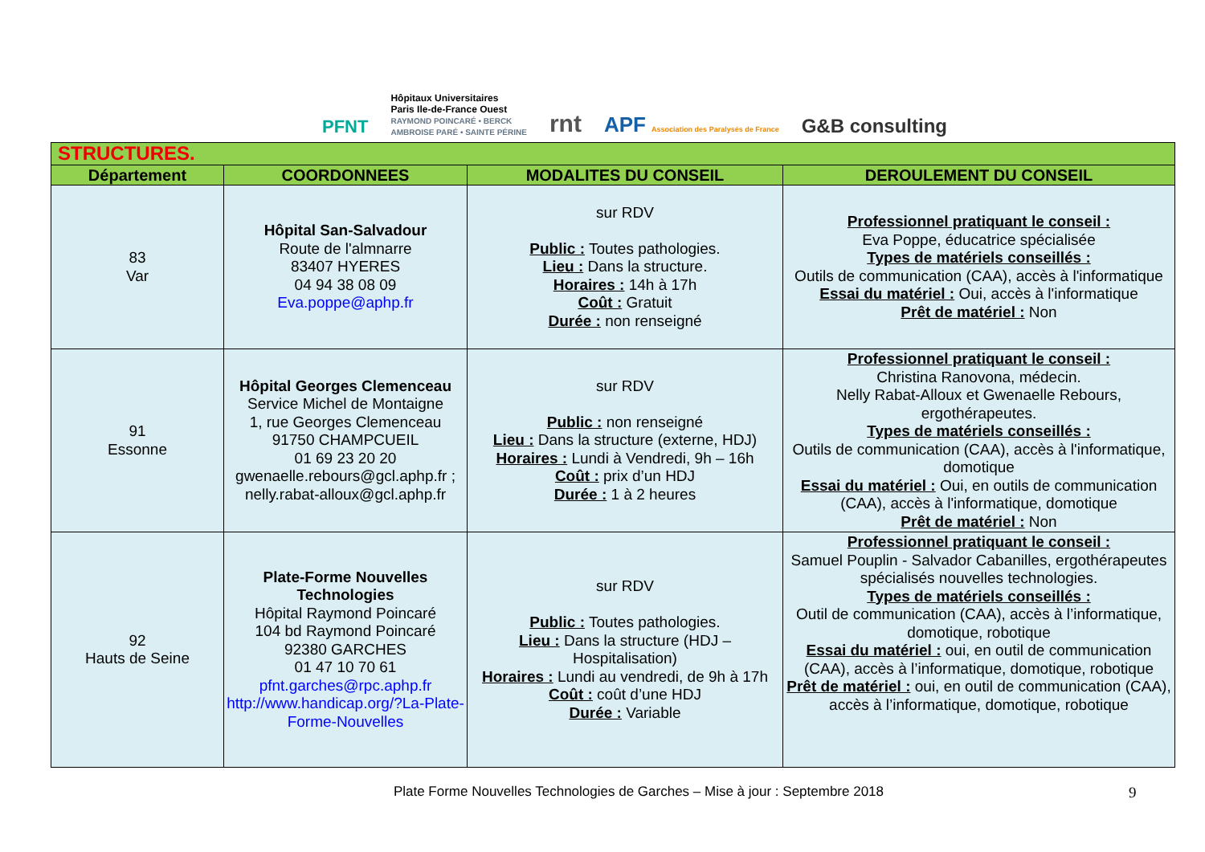PFNT Hôpitaux Universitaires
Paris Ile-de-France Ouest
RAYMOND POINCARÉ • BERCK
AMBROISE PARÉ • SAINTE PÉRINE rnt APF Association des Paralysés de France G&B consulting
| STRUCTURES. | | | |
| Département | COORDONNEES | MODALITES DU CONSEIL | DEROULEMENT DU CONSEIL |
| 83 Var | Hôpital San-Salvadour Route de l'almnarre 83407 HYERES 04 94 38 08 09 Eva.poppe@aphp.fr | sur RDV Public : Toutes pathologies. Lieu : Dans la structure. Horaires : 14h à 17h Coût : Gratuit Durée : non renseigné | Professionnel pratiquant le conseil : Eva Poppe, éducatrice spécialisée Types de matériels conseillés : Outils de communication (CAA), accès à l'informatique Essai du matériel : Oui, accès à l'informatique Prêt de matériel : Non |
| 91 Essonne | Hôpital Georges Clemenceau Service Michel de Montaigne 1, rue Georges Clemenceau 91750 CHAMPCUEIL 01 69 23 20 20 gwenaelle.rebours@gcl.aphp.fr ; nelly.rabat-alloux@gcl.aphp.fr | sur RDV Public : non renseigné Lieu : Dans la structure (externe, HDJ) Horaires : Lundi à Vendredi, 9h – 16h Coût : prix d’un HDJ Durée : 1 à 2 heures | Professionnel pratiquant le conseil : Christina Ranovona, médecin. Nelly Rabat-Alloux et Gwenaelle Rebours, ergothérapeutes. Types de matériels conseillés : Outils de communication (CAA), accès à l'informatique, domotique Essai du matériel : Oui, en outils de communication (CAA), accès à l'informatique, domotique Prêt de matériel : Non |
| 92 Hauts de Seine | Plate-Forme Nouvelles Technologies Hôpital Raymond Poincaré 104 bd Raymond Poincaré 92380 GARCHES 01 47 10 70 61 pfnt.garches@rpc.aphp.fr http://www.handicap.org/?La-Plate-Forme-Nouvelles | sur RDV Public : Toutes pathologies. Lieu : Dans la structure (HDJ – Hospitalisation) Horaires : Lundi au vendredi, de 9h à 17h Coût : coût d’une HDJ Durée : Variable | Professionnel pratiquant le conseil : Samuel Pouplin - Salvador Cabanilles, ergothérapeutes spécialisés nouvelles technologies. Types de matériels conseillés : Outil de communication (CAA), accès à l’informatique, domotique, robotique Essai du matériel : oui, en outil de communication (CAA), accès à l’informatique, domotique, robotique Prêt de matériel : oui, en outil de communication (CAA), accès à l’informatique, domotique, robotique |
Plate Forme Nouvelles Technologies de Garches – Mise à jour : Septembre 2018 9